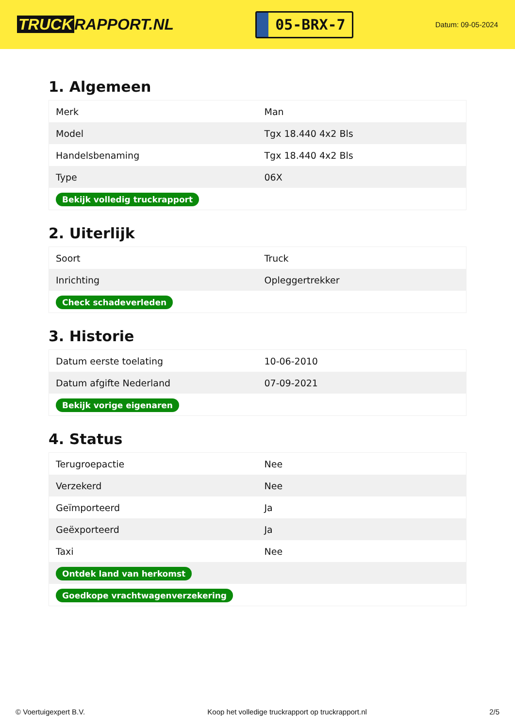TRUCK RAPPORT.NL
05-BRX-7
Datum: 09-05-2024
1. Algemeen
| Merk | Man |
| Model | Tgx 18.440 4x2 Bls |
| Handelsbenaming | Tgx 18.440 4x2 Bls |
| Type | 06X |
| Bekijk volledig truckrapport | |
2. Uiterlijk
| Soort | Truck |
| Inrichting | Opleggertrekker |
| Check schadeverleden | |
3. Historie
| Datum eerste toelating | 10-06-2010 |
| Datum afgifte Nederland | 07-09-2021 |
| Bekijk vorige eigenaren | |
4. Status
| Terugroepactie | Nee |
| Verzekerd | Nee |
| Geïmporteerd | Ja |
| Geëxporteerd | Ja |
| Taxi | Nee |
| Ontdek land van herkomst | |
| Goedkope vrachtwagenverzekering | |
© Voertuigexpert B.V. Koop het volledige truckrapport op truckrapport.nl 2/5